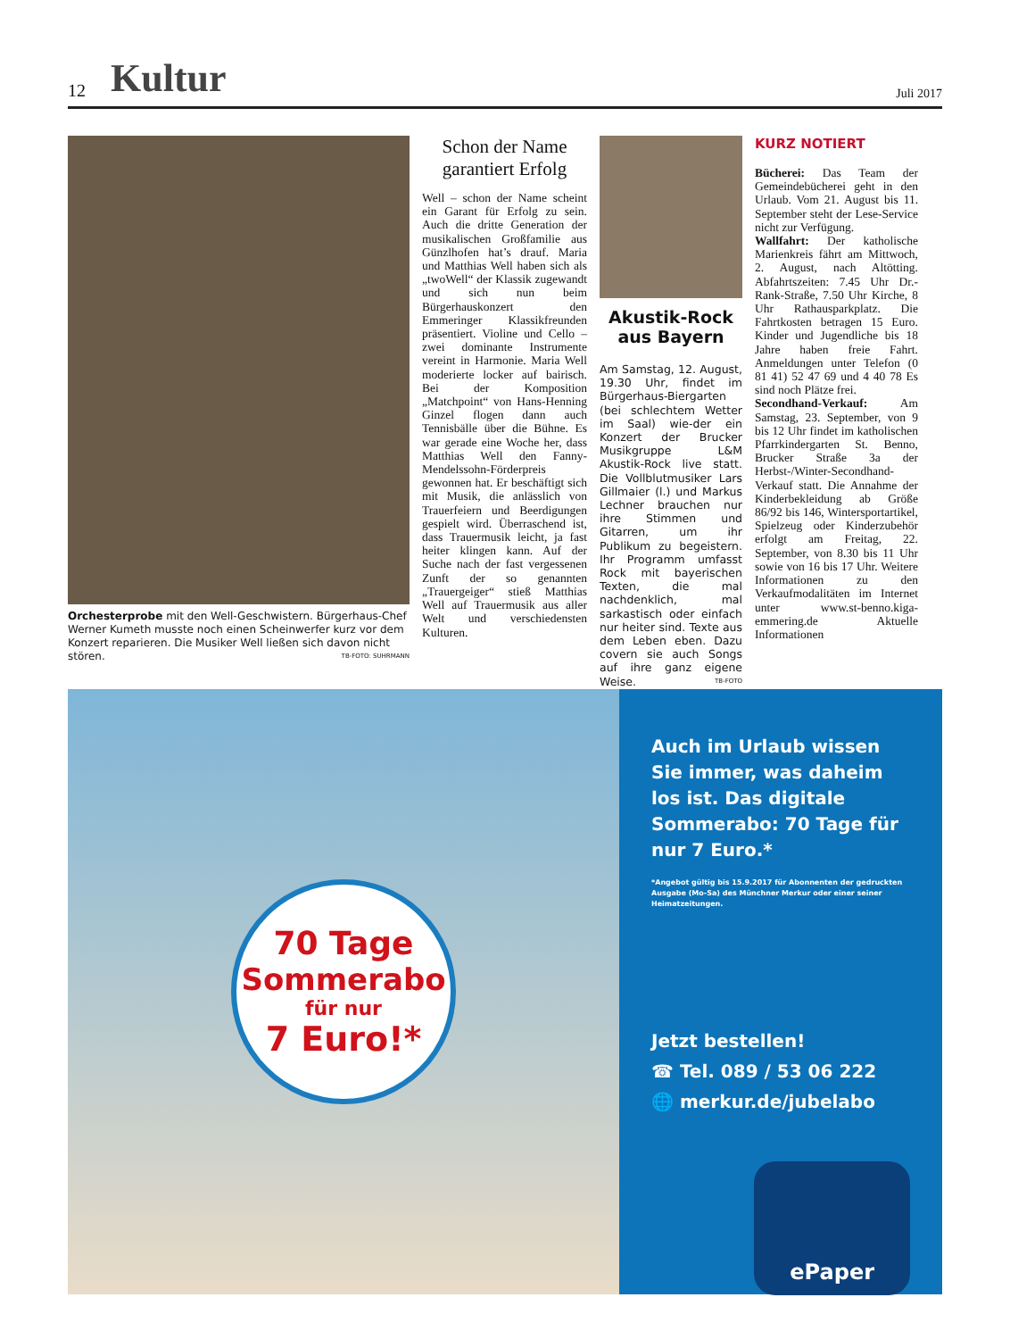12 Kultur Juli 2017
Orchesterprobe mit den Well-Geschwistern. Bürgerhaus-Chef Werner Kumeth musste noch einen Scheinwerfer kurz vor dem Konzert reparieren. Die Musiker Well ließen sich davon nicht stören. TB-FOTO: SUHRMANN
Schon der Name garantiert Erfolg
Well – schon der Name scheint ein Garant für Erfolg zu sein. Auch die dritte Generation der musikalischen Großfamilie aus Günzlhofen hat’s drauf. Maria und Matthias Well haben sich als „twoWell“ der Klassik zugewandt und sich nun beim Bürgerhauskonzert den Emmeringer Klassikfreunden präsentiert. Violine und Cello – zwei dominante Instrumente vereint in Harmonie. Maria Well moderierte locker auf bairisch. Bei der Komposition „Matchpoint“ von Hans-Henning Ginzel flogen dann auch Tennisbälle über die Bühne. Es war gerade eine Woche her, dass Matthias Well den Fanny-Mendelssohn-Förderpreis gewonnen hat. Er beschäftigt sich mit Musik, die anlässlich von Trauerfeiern und Beerdigungen gespielt wird. Überraschend ist, dass Trauermusik leicht, ja fast heiter klingen kann. Auf der Suche nach der fast vergessenen Zunft der so genannten „Trauergeiger“ stieß Matthias Well auf Trauermusik aus aller Welt und verschiedensten Kulturen.
Akustik-Rock aus Bayern
Am Samstag, 12. August, 19.30 Uhr, findet im Bürgerhaus-Biergarten (bei schlechtem Wetter im Saal) wie-der ein Konzert der Brucker Musikgruppe L&M Akustik-Rock live statt. Die Vollblutmusiker Lars Gillmaier (l.) und Markus Lechner brauchen nur ihre Stimmen und Gitarren, um ihr Publikum zu begeistern. Ihr Programm umfasst Rock mit bayerischen Texten, die mal nachdenklich, mal sarkastisch oder einfach nur heiter sind. Texte aus dem Leben eben. Dazu covern sie auch Songs auf ihre ganz eigene Weise. TB-FOTO
KURZ NOTIERT
Bücherei: Das Team der Gemeindebücherei geht in den Urlaub. Vom 21. August bis 11. September steht der Lese-Service nicht zur Verfügung.
Wallfahrt: Der katholische Marienkreis fährt am Mittwoch, 2. August, nach Altötting. Abfahrtszeiten: 7.45 Uhr Dr.-Rank-Straße, 7.50 Uhr Kirche, 8 Uhr Rathausparkplatz. Die Fahrtkosten betragen 15 Euro. Kinder und Jugendliche bis 18 Jahre haben freie Fahrt. Anmeldungen unter Telefon (0 81 41) 52 47 69 und 4 40 78 Es sind noch Plätze frei.
Secondhand-Verkauf: Am Samstag, 23. September, von 9 bis 12 Uhr findet im katholischen Pfarrkindergarten St. Benno, Brucker Straße 3a der Herbst-/Winter-Secondhand-Verkauf statt. Die Annahme der Kinderbekleidung ab Größe 86/92 bis 146, Wintersportartikel, Spielzeug oder Kinderzubehör erfolgt am Freitag, 22. September, von 8.30 bis 11 Uhr sowie von 16 bis 17 Uhr. Weitere Informationen zu den Verkaufmodalitäten im Internet unter www.st-benno.kiga-emmering.de Aktuelle Informationen
70 Tage
Sommerabo
für nur
7 Euro!*
Auch im Urlaub wissen Sie immer, was daheim los ist. Das digitale Sommerabo: 70 Tage für nur 7 Euro.*
*Angebot gültig bis 15.9.2017 für Abonnenten der gedruckten Ausgabe (Mo-Sa) des Münchner Merkur oder einer seiner Heimatzeitungen.
Jetzt bestellen!
☎ Tel. 089 / 53 06 222
🌐 merkur.de/jubelabo
ePaper